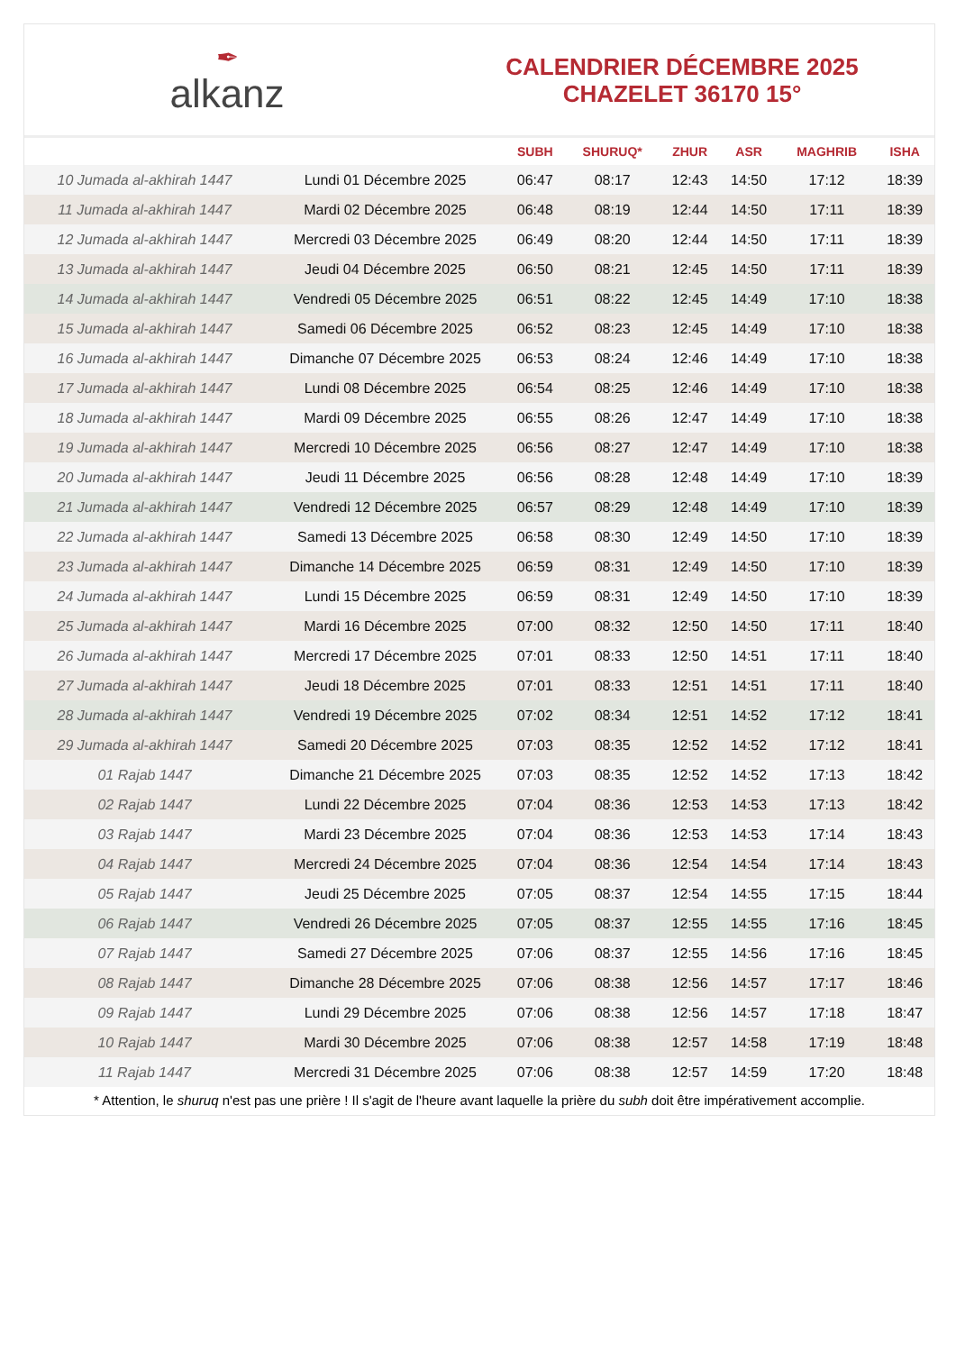✒
alkanz
CALENDRIER DÉCEMBRE 2025
CHAZELET 36170 15°
| | | SUBH | SHURUQ* | ZHUR | ASR | MAGHRIB | ISHA |
| --- | --- | --- | --- | --- | --- | --- | --- |
| 10 Jumada al-akhirah 1447 | Lundi 01 Décembre 2025 | 06:47 | 08:17 | 12:43 | 14:50 | 17:12 | 18:39 |
| 11 Jumada al-akhirah 1447 | Mardi 02 Décembre 2025 | 06:48 | 08:19 | 12:44 | 14:50 | 17:11 | 18:39 |
| 12 Jumada al-akhirah 1447 | Mercredi 03 Décembre 2025 | 06:49 | 08:20 | 12:44 | 14:50 | 17:11 | 18:39 |
| 13 Jumada al-akhirah 1447 | Jeudi 04 Décembre 2025 | 06:50 | 08:21 | 12:45 | 14:50 | 17:11 | 18:39 |
| 14 Jumada al-akhirah 1447 | Vendredi 05 Décembre 2025 | 06:51 | 08:22 | 12:45 | 14:49 | 17:10 | 18:38 |
| 15 Jumada al-akhirah 1447 | Samedi 06 Décembre 2025 | 06:52 | 08:23 | 12:45 | 14:49 | 17:10 | 18:38 |
| 16 Jumada al-akhirah 1447 | Dimanche 07 Décembre 2025 | 06:53 | 08:24 | 12:46 | 14:49 | 17:10 | 18:38 |
| 17 Jumada al-akhirah 1447 | Lundi 08 Décembre 2025 | 06:54 | 08:25 | 12:46 | 14:49 | 17:10 | 18:38 |
| 18 Jumada al-akhirah 1447 | Mardi 09 Décembre 2025 | 06:55 | 08:26 | 12:47 | 14:49 | 17:10 | 18:38 |
| 19 Jumada al-akhirah 1447 | Mercredi 10 Décembre 2025 | 06:56 | 08:27 | 12:47 | 14:49 | 17:10 | 18:38 |
| 20 Jumada al-akhirah 1447 | Jeudi 11 Décembre 2025 | 06:56 | 08:28 | 12:48 | 14:49 | 17:10 | 18:39 |
| 21 Jumada al-akhirah 1447 | Vendredi 12 Décembre 2025 | 06:57 | 08:29 | 12:48 | 14:49 | 17:10 | 18:39 |
| 22 Jumada al-akhirah 1447 | Samedi 13 Décembre 2025 | 06:58 | 08:30 | 12:49 | 14:50 | 17:10 | 18:39 |
| 23 Jumada al-akhirah 1447 | Dimanche 14 Décembre 2025 | 06:59 | 08:31 | 12:49 | 14:50 | 17:10 | 18:39 |
| 24 Jumada al-akhirah 1447 | Lundi 15 Décembre 2025 | 06:59 | 08:31 | 12:49 | 14:50 | 17:10 | 18:39 |
| 25 Jumada al-akhirah 1447 | Mardi 16 Décembre 2025 | 07:00 | 08:32 | 12:50 | 14:50 | 17:11 | 18:40 |
| 26 Jumada al-akhirah 1447 | Mercredi 17 Décembre 2025 | 07:01 | 08:33 | 12:50 | 14:51 | 17:11 | 18:40 |
| 27 Jumada al-akhirah 1447 | Jeudi 18 Décembre 2025 | 07:01 | 08:33 | 12:51 | 14:51 | 17:11 | 18:40 |
| 28 Jumada al-akhirah 1447 | Vendredi 19 Décembre 2025 | 07:02 | 08:34 | 12:51 | 14:52 | 17:12 | 18:41 |
| 29 Jumada al-akhirah 1447 | Samedi 20 Décembre 2025 | 07:03 | 08:35 | 12:52 | 14:52 | 17:12 | 18:41 |
| 01 Rajab 1447 | Dimanche 21 Décembre 2025 | 07:03 | 08:35 | 12:52 | 14:52 | 17:13 | 18:42 |
| 02 Rajab 1447 | Lundi 22 Décembre 2025 | 07:04 | 08:36 | 12:53 | 14:53 | 17:13 | 18:42 |
| 03 Rajab 1447 | Mardi 23 Décembre 2025 | 07:04 | 08:36 | 12:53 | 14:53 | 17:14 | 18:43 |
| 04 Rajab 1447 | Mercredi 24 Décembre 2025 | 07:04 | 08:36 | 12:54 | 14:54 | 17:14 | 18:43 |
| 05 Rajab 1447 | Jeudi 25 Décembre 2025 | 07:05 | 08:37 | 12:54 | 14:55 | 17:15 | 18:44 |
| 06 Rajab 1447 | Vendredi 26 Décembre 2025 | 07:05 | 08:37 | 12:55 | 14:55 | 17:16 | 18:45 |
| 07 Rajab 1447 | Samedi 27 Décembre 2025 | 07:06 | 08:37 | 12:55 | 14:56 | 17:16 | 18:45 |
| 08 Rajab 1447 | Dimanche 28 Décembre 2025 | 07:06 | 08:38 | 12:56 | 14:57 | 17:17 | 18:46 |
| 09 Rajab 1447 | Lundi 29 Décembre 2025 | 07:06 | 08:38 | 12:56 | 14:57 | 17:18 | 18:47 |
| 10 Rajab 1447 | Mardi 30 Décembre 2025 | 07:06 | 08:38 | 12:57 | 14:58 | 17:19 | 18:48 |
| 11 Rajab 1447 | Mercredi 31 Décembre 2025 | 07:06 | 08:38 | 12:57 | 14:59 | 17:20 | 18:48 |
* Attention, le shuruq n'est pas une prière ! Il s'agit de l'heure avant laquelle la prière du subh doit être impérativement accomplie.